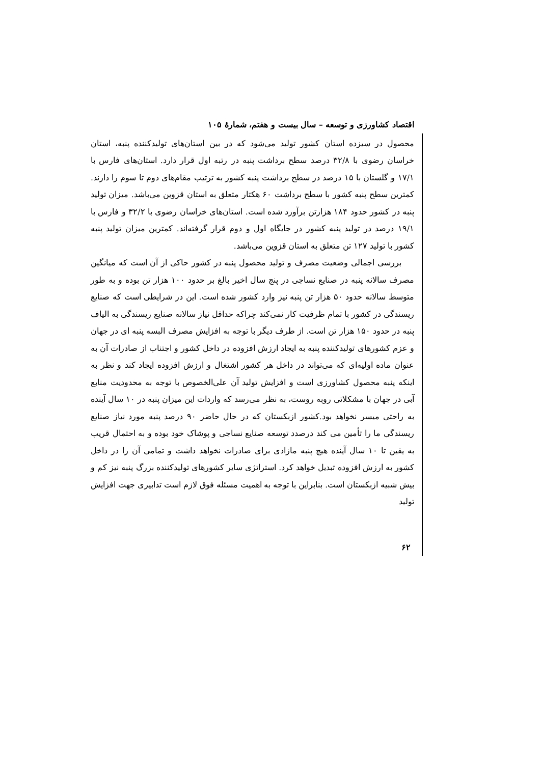اقتصاد کشاورزی و توسعه – سال بیست و هفتم، شمارۀ ۱۰۵
محصول در سیزده استان کشور تولید می‌شود که در بین استان‌های تولیدکننده پنبه، استان خراسان رضوی با ۳۲/۸ درصد سطح برداشت پنبه در رتبه اول قرار دارد. استان‌های فارس با ۱۷/۱ و گلستان با ۱۵ درصد در سطح برداشت پنبه کشور به ترتیب مقام‌های دوم تا سوم را دارند. کمترین سطح پنبه کشور با سطح برداشت ۶۰ هکتار متعلق به استان قزوین می‌باشد. میزان تولید پنبه در کشور حدود ۱۸۴ هزارتن برآورد شده است. استان‌های خراسان رضوی با ۳۲/۲ و فارس با ۱۹/۱ درصد در تولید پنبه کشور در جایگاه اول و دوم قرار گرفته‌اند. کمترین میزان تولید پنبه کشور با تولید ۱۲۷ تن متعلق به استان قزوین می‌باشد.
بررسی اجمالی وضعیت مصرف و تولید محصول پنبه در کشور حاکی از آن است که میانگین مصرف سالانه پنبه در صنایع نساجی در پنج سال اخیر بالغ بر حدود ۱۰۰ هزار تن بوده و به طور متوسط سالانه حدود ۵۰ هزار تن پنبه نیز وارد کشور شده است. این در شرایطی است که صنایع ریسندگی در کشور با تمام ظرفیت کار نمی‌کند چراکه حداقل نیاز سالانه صنایع ریسندگی به الیاف پنبه در حدود ۱۵۰ هزار تن است. از طرف دیگر با توجه به افزایش مصرف البسه پنبه ای در جهان و عزم کشورهای تولیدکننده پنبه به ایجاد ارزش افزوده در داخل کشور و اجتناب از صادرات آن به عنوان ماده اولیه‌ای که می‌تواند در داخل هر کشور اشتغال و ارزش افزوده ایجاد کند و نظر به اینکه پنبه محصول کشاورزی است و افزایش تولید آن علی‌الخصوص با توجه به محدودیت منابع آبی در جهان با مشکلاتی روبه روست، به نظر می‌رسد که واردات این میزان پنبه در ۱۰ سال آینده به راحتی میسر نخواهد بود.کشور ازبکستان که در حال حاضر ۹۰ درصد پنبه مورد نیاز صنایع ریسندگی ما را تأمین می کند درصدد توسعه صنایع نساجی و پوشاک خود بوده و به احتمال قریب به یقین تا ۱۰ سال آینده هیچ پنبه مازادی برای صادرات نخواهد داشت و تمامی آن را در داخل کشور به ارزش افزوده تبدیل خواهد کرد. استراتژی سایر کشورهای تولیدکننده بزرگ پنبه نیز کم و بیش شبیه ازبکستان است. بنابراین با توجه به اهمیت مسئله فوق لازم است تدابیری جهت افزایش تولید
۶۲